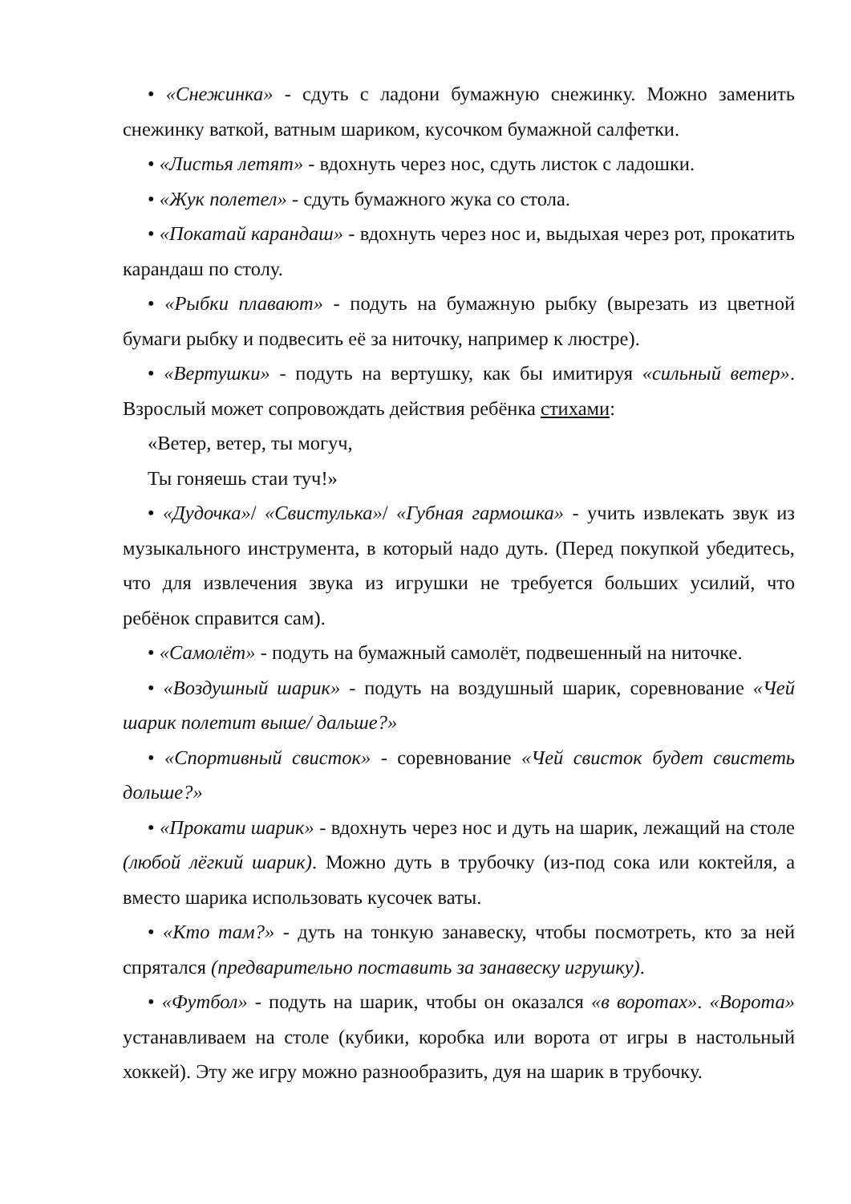• «Снежинка» - сдуть с ладони бумажную снежинку. Можно заменить снежинку ваткой, ватным шариком, кусочком бумажной салфетки.
• «Листья летят» - вдохнуть через нос, сдуть листок с ладошки.
• «Жук полетел» - сдуть бумажного жука со стола.
• «Покатай карандаш» - вдохнуть через нос и, выдыхая через рот, прокатить карандаш по столу.
• «Рыбки плавают» - подуть на бумажную рыбку (вырезать из цветной бумаги рыбку и подвесить её за ниточку, например к люстре).
• «Вертушки» - подуть на вертушку, как бы имитируя «сильный ветер». Взрослый может сопровождать действия ребёнка стихами:
«Ветер, ветер, ты могуч,
Ты гоняешь стаи туч!»
• «Дудочка»/ «Свистулька»/ «Губная гармошка» - учить извлекать звук из музыкального инструмента, в который надо дуть. (Перед покупкой убедитесь, что для извлечения звука из игрушки не требуется больших усилий, что ребёнок справится сам).
• «Самолёт» - подуть на бумажный самолёт, подвешенный на ниточке.
• «Воздушный шарик» - подуть на воздушный шарик, соревнование «Чей шарик полетит выше/ дальше?»
• «Спортивный свисток» - соревнование «Чей свисток будет свистеть дольше?»
• «Прокати шарик» - вдохнуть через нос и дуть на шарик, лежащий на столе (любой лёгкий шарик). Можно дуть в трубочку (из-под сока или коктейля, а вместо шарика использовать кусочек ваты.
• «Кто там?» - дуть на тонкую занавеску, чтобы посмотреть, кто за ней спрятался (предварительно поставить за занавеску игрушку).
• «Футбол» - подуть на шарик, чтобы он оказался «в воротах». «Ворота» устанавливаем на столе (кубики, коробка или ворота от игры в настольный хоккей). Эту же игру можно разнообразить, дуя на шарик в трубочку.